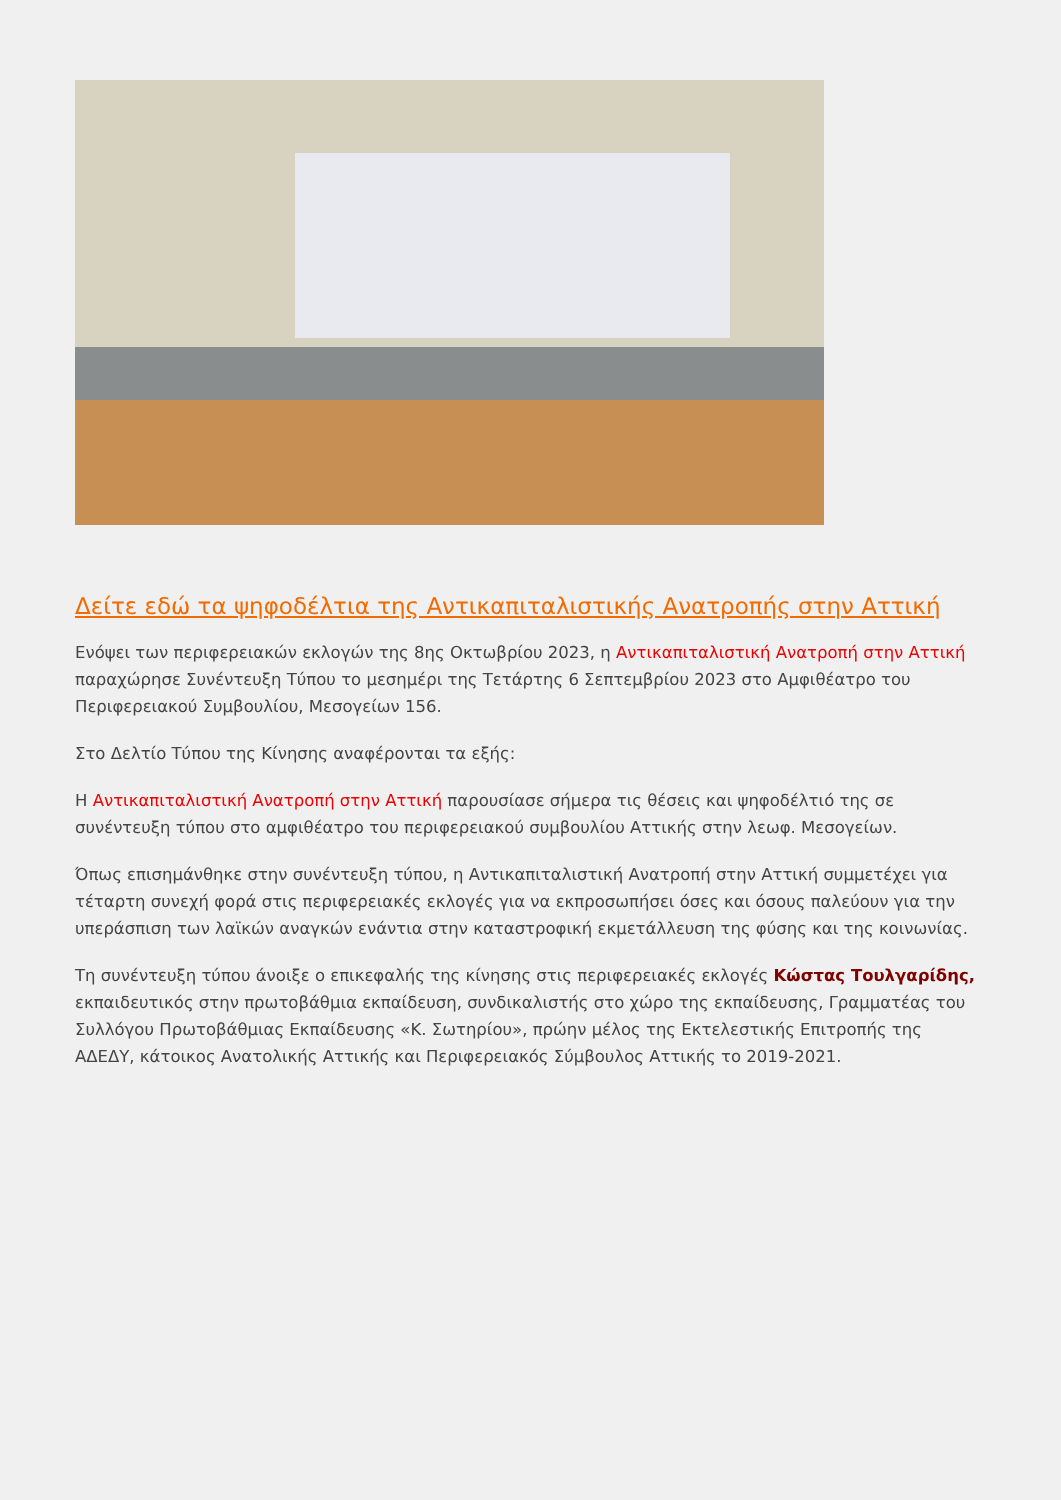Δείτε εδώ τα ψηφοδέλτια της Αντικαπιταλιστικής Ανατροπής στην Αττική
Ενόψει των περιφερειακών εκλογών της 8ης Οκτωβρίου 2023, η Αντικαπιταλιστική Ανατροπή στην Αττική παραχώρησε Συνέντευξη Τύπου το μεσημέρι της Τετάρτης 6 Σεπτεμβρίου 2023 στο Αμφιθέατρο του Περιφερειακού Συμβουλίου, Μεσογείων 156.
Στο Δελτίο Τύπου της Κίνησης αναφέρονται τα εξής:
Η Αντικαπιταλιστική Ανατροπή στην Αττική παρουσίασε σήμερα τις θέσεις και ψηφοδέλτιό της σε συνέντευξη τύπου στο αμφιθέατρο του περιφερειακού συμβουλίου Αττικής στην λεωφ. Μεσογείων.
Όπως επισημάνθηκε στην συνέντευξη τύπου, η Αντικαπιταλιστική Ανατροπή στην Αττική συμμετέχει για τέταρτη συνεχή φορά στις περιφερειακές εκλογές για να εκπροσωπήσει όσες και όσους παλεύουν για την υπεράσπιση των λαϊκών αναγκών ενάντια στην καταστροφική εκμετάλλευση της φύσης και της κοινωνίας.
Τη συνέντευξη τύπου άνοιξε ο επικεφαλής της κίνησης στις περιφερειακές εκλογές Κώστας Τουλγαρίδης, εκπαιδευτικός στην πρωτοβάθμια εκπαίδευση, συνδικαλιστής στο χώρο της εκπαίδευσης, Γραμματέας του Συλλόγου Πρωτοβάθμιας Εκπαίδευσης «Κ. Σωτηρίου», πρώην μέλος της Εκτελεστικής Επιτροπής της ΑΔΕΔΥ, κάτοικος Ανατολικής Αττικής και Περιφερειακός Σύμβουλος Αττικής το 2019-2021.